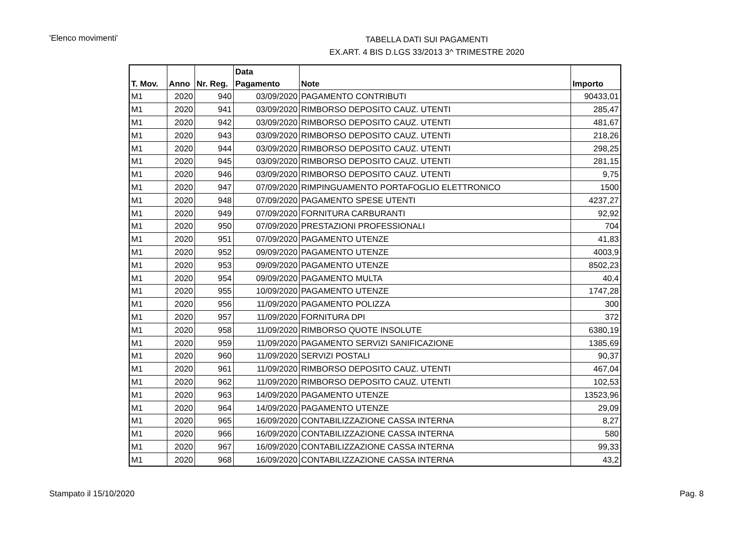'Elenco movimenti'
TABELLA DATI SUI PAGAMENTI
EX.ART. 4 BIS D.LGS 33/2013 3^ TRIMESTRE 2020
| T. Mov. | Anno | Nr. Reg. | Data Pagamento | Note | Importo |
| --- | --- | --- | --- | --- | --- |
| M1 | 2020 | 940 | 03/09/2020 | PAGAMENTO CONTRIBUTI | 90433,01 |
| M1 | 2020 | 941 | 03/09/2020 | RIMBORSO DEPOSITO CAUZ. UTENTI | 285,47 |
| M1 | 2020 | 942 | 03/09/2020 | RIMBORSO DEPOSITO CAUZ. UTENTI | 481,67 |
| M1 | 2020 | 943 | 03/09/2020 | RIMBORSO DEPOSITO CAUZ. UTENTI | 218,26 |
| M1 | 2020 | 944 | 03/09/2020 | RIMBORSO DEPOSITO CAUZ. UTENTI | 298,25 |
| M1 | 2020 | 945 | 03/09/2020 | RIMBORSO DEPOSITO CAUZ. UTENTI | 281,15 |
| M1 | 2020 | 946 | 03/09/2020 | RIMBORSO DEPOSITO CAUZ. UTENTI | 9,75 |
| M1 | 2020 | 947 | 07/09/2020 | RIMPINGUAMENTO PORTAFOGLIO ELETTRONICO | 1500 |
| M1 | 2020 | 948 | 07/09/2020 | PAGAMENTO SPESE UTENTI | 4237,27 |
| M1 | 2020 | 949 | 07/09/2020 | FORNITURA CARBURANTI | 92,92 |
| M1 | 2020 | 950 | 07/09/2020 | PRESTAZIONI PROFESSIONALI | 704 |
| M1 | 2020 | 951 | 07/09/2020 | PAGAMENTO UTENZE | 41,83 |
| M1 | 2020 | 952 | 09/09/2020 | PAGAMENTO UTENZE | 4003,9 |
| M1 | 2020 | 953 | 09/09/2020 | PAGAMENTO UTENZE | 8502,23 |
| M1 | 2020 | 954 | 09/09/2020 | PAGAMENTO MULTA | 40,4 |
| M1 | 2020 | 955 | 10/09/2020 | PAGAMENTO UTENZE | 1747,28 |
| M1 | 2020 | 956 | 11/09/2020 | PAGAMENTO POLIZZA | 300 |
| M1 | 2020 | 957 | 11/09/2020 | FORNITURA DPI | 372 |
| M1 | 2020 | 958 | 11/09/2020 | RIMBORSO QUOTE INSOLUTE | 6380,19 |
| M1 | 2020 | 959 | 11/09/2020 | PAGAMENTO SERVIZI SANIFICAZIONE | 1385,69 |
| M1 | 2020 | 960 | 11/09/2020 | SERVIZI POSTALI | 90,37 |
| M1 | 2020 | 961 | 11/09/2020 | RIMBORSO DEPOSITO CAUZ. UTENTI | 467,04 |
| M1 | 2020 | 962 | 11/09/2020 | RIMBORSO DEPOSITO CAUZ. UTENTI | 102,53 |
| M1 | 2020 | 963 | 14/09/2020 | PAGAMENTO UTENZE | 13523,96 |
| M1 | 2020 | 964 | 14/09/2020 | PAGAMENTO UTENZE | 29,09 |
| M1 | 2020 | 965 | 16/09/2020 | CONTABILIZZAZIONE CASSA INTERNA | 8,27 |
| M1 | 2020 | 966 | 16/09/2020 | CONTABILIZZAZIONE CASSA INTERNA | 580 |
| M1 | 2020 | 967 | 16/09/2020 | CONTABILIZZAZIONE CASSA INTERNA | 99,33 |
| M1 | 2020 | 968 | 16/09/2020 | CONTABILIZZAZIONE CASSA INTERNA | 43,2 |
Stampato il 15/10/2020 Pag. 8